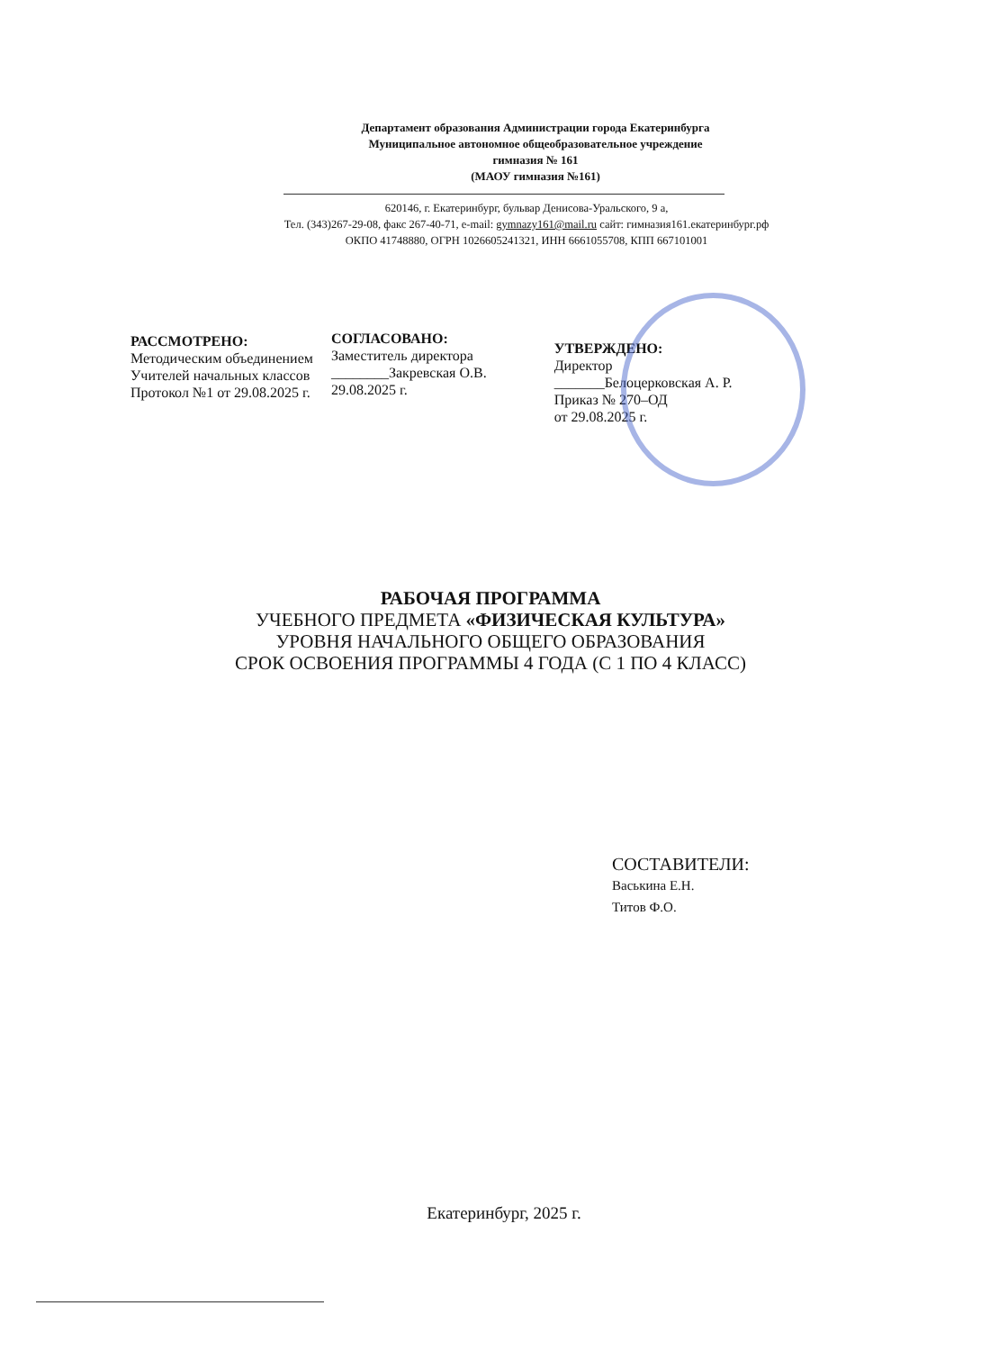Департамент образования Администрации города Екатеринбурга
Муниципальное автономное общеобразовательное учреждение
гимназия № 161
(МАОУ гимназия №161)
620146, г. Екатеринбург, бульвар Денисова-Уральского, 9 а,
Тел. (343)267-29-08, факс 267-40-71, e-mail: gymnazy161@mail.ru сайт: гимназия161.екатеринбург.рф
ОКПО 41748880, ОГРН 1026605241321, ИНН 6661055708, КПП 667101001
РАССМОТРЕНО:
Методическим объединением
Учителей начальных классов
Протокол №1 от 29.08.2025 г.
СОГЛАСОВАНО:
Заместитель директора
________Закревская О.В.
29.08.2025 г.
УТВЕРЖДЕНО:
Директор
_______Белоцерковская А. Р.
Приказ № 270–ОД
от 29.08.2025 г.
РАБОЧАЯ ПРОГРАММА
УЧЕБНОГО ПРЕДМЕТА «ФИЗИЧЕСКАЯ КУЛЬТУРА»
УРОВНЯ НАЧАЛЬНОГО ОБЩЕГО ОБРАЗОВАНИЯ
СРОК ОСВОЕНИЯ ПРОГРАММЫ 4 ГОДА (С 1 ПО 4 КЛАСС)
СОСТАВИТЕЛИ:
Васькина Е.Н.
Титов Ф.О.
Екатеринбург, 2025 г.